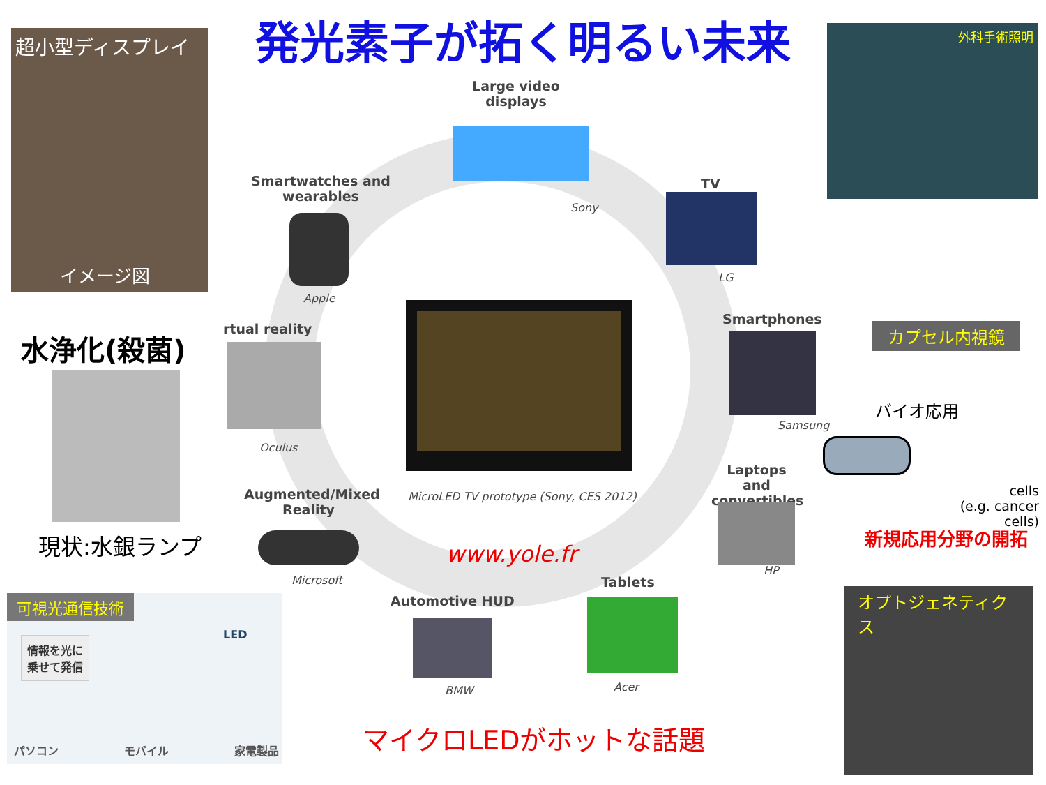発光素子が拓く明るい未来
超小型ディスプレイ
イメージ図
外科手術照明
カプセル内視鏡
水浄化(殺菌)
現状:水銀ランプ
バイオ応用
cells
(e.g. cancer cells)
新規応用分野の開拓
オプトジェネティクス
可視光通信技術
LED
情報を光に
乗せて発信
パソコン モバイル 家電製品
Large video
displays
Sony
Smartwatches and wearables
Apple
TV
LG
rtual reality
Oculus
Smartphones
Samsung
MicroLED TV prototype (Sony, CES 2012)
Laptops and convertibles
HP
Augmented/Mixed Reality
Microsoft
www.yole.fr
Tablets
Automotive HUD
BMW Acer
マイクロLEDがホットな話題